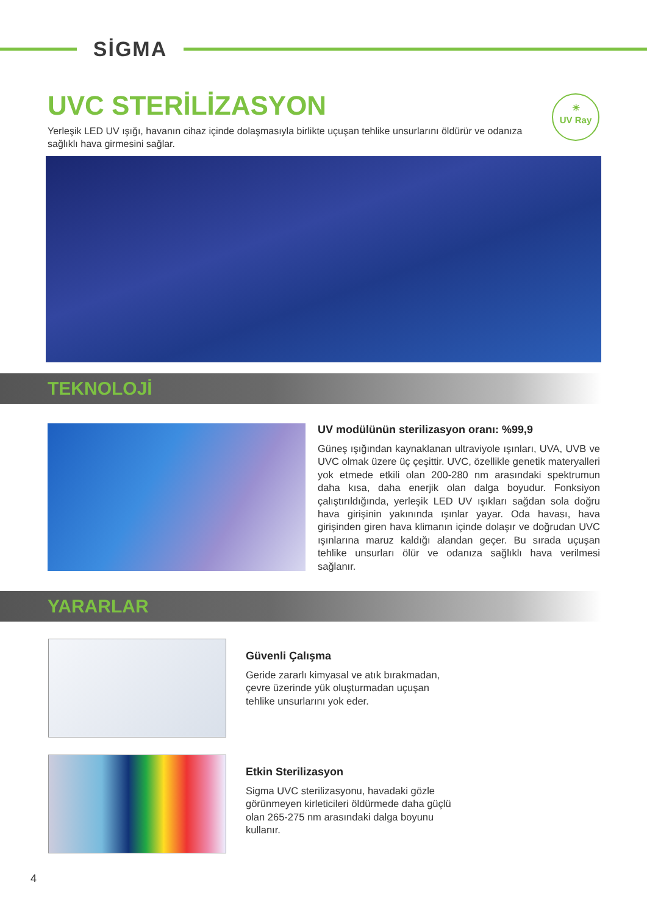SİGMA
☀
UV Ray
UVC STERİLİZASYON
Yerleşik LED UV ışığı, havanın cihaz içinde dolaşmasıyla birlikte uçuşan tehlike unsurlarını öldürür ve odanıza sağlıklı hava girmesini sağlar.
TEKNOLOJİ
UV modülünün sterilizasyon oranı: %99,9
Güneş ışığından kaynaklanan ultraviyole ışınları, UVA, UVB ve UVC olmak üzere üç çeşittir. UVC, özellikle genetik materyalleri yok etmede etkili olan 200-280 nm arasındaki spektrumun daha kısa, daha enerjik olan dalga boyudur. Fonksiyon çalıştırıldığında, yerleşik LED UV ışıkları sağdan sola doğru hava girişinin yakınında ışınlar yayar. Oda havası, hava girişinden giren hava klimanın içinde dolaşır ve doğrudan UVC ışınlarına maruz kaldığı alandan geçer. Bu sırada uçuşan tehlike unsurları ölür ve odanıza sağlıklı hava verilmesi sağlanır.
YARARLAR
Güvenli Çalışma
Geride zararlı kimyasal ve atık bırakmadan, çevre üzerinde yük oluşturmadan uçuşan tehlike unsurlarını yok eder.
Etkin Sterilizasyon
Sigma UVC sterilizasyonu, havadaki gözle görünmeyen kirleticileri öldürmede daha güçlü olan 265-275 nm arasındaki dalga boyunu kullanır.
4